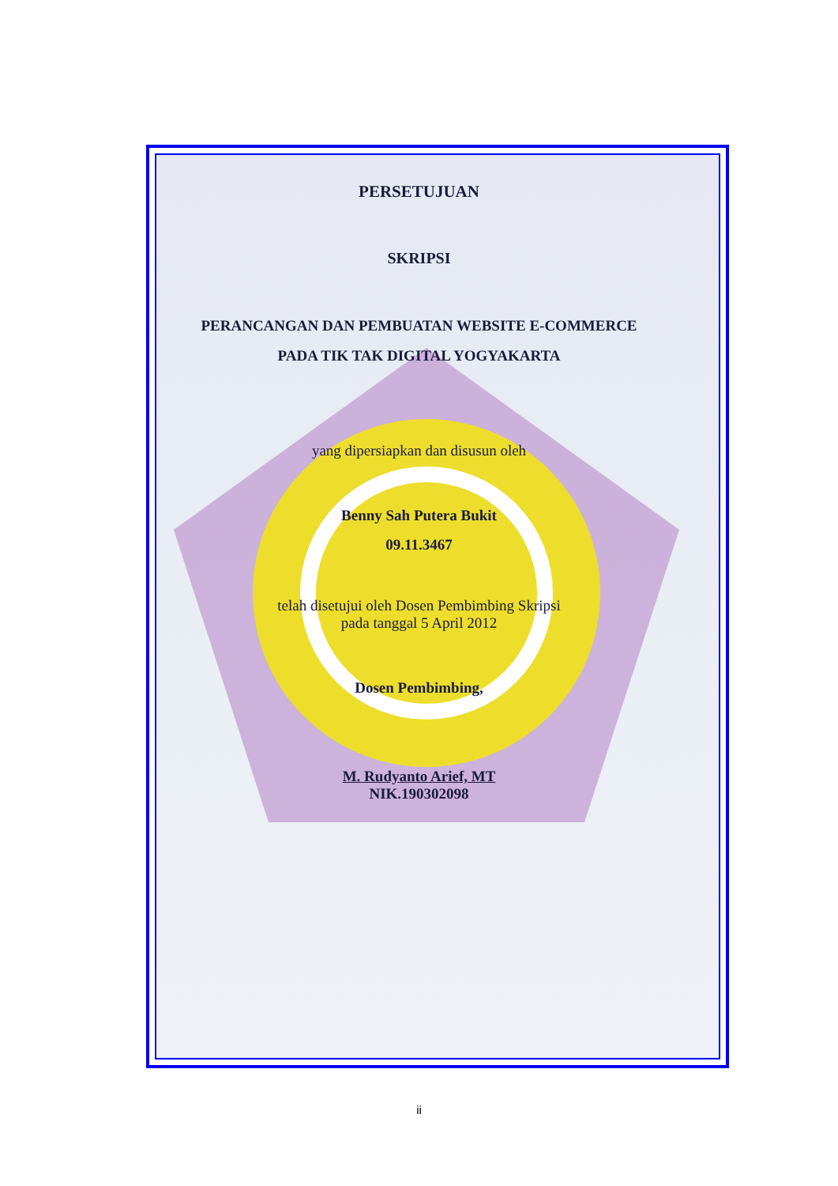PERSETUJUAN
SKRIPSI
PERANCANGAN DAN PEMBUATAN WEBSITE E-COMMERCE
PADA TIK TAK DIGITAL YOGYAKARTA
yang dipersiapkan dan disusun oleh
Benny Sah Putera Bukit
09.11.3467
telah disetujui oleh Dosen Pembimbing Skripsi
pada tanggal 5 April 2012
Dosen Pembimbing,
M. Rudyanto Arief, MT
NIK.190302098
ii